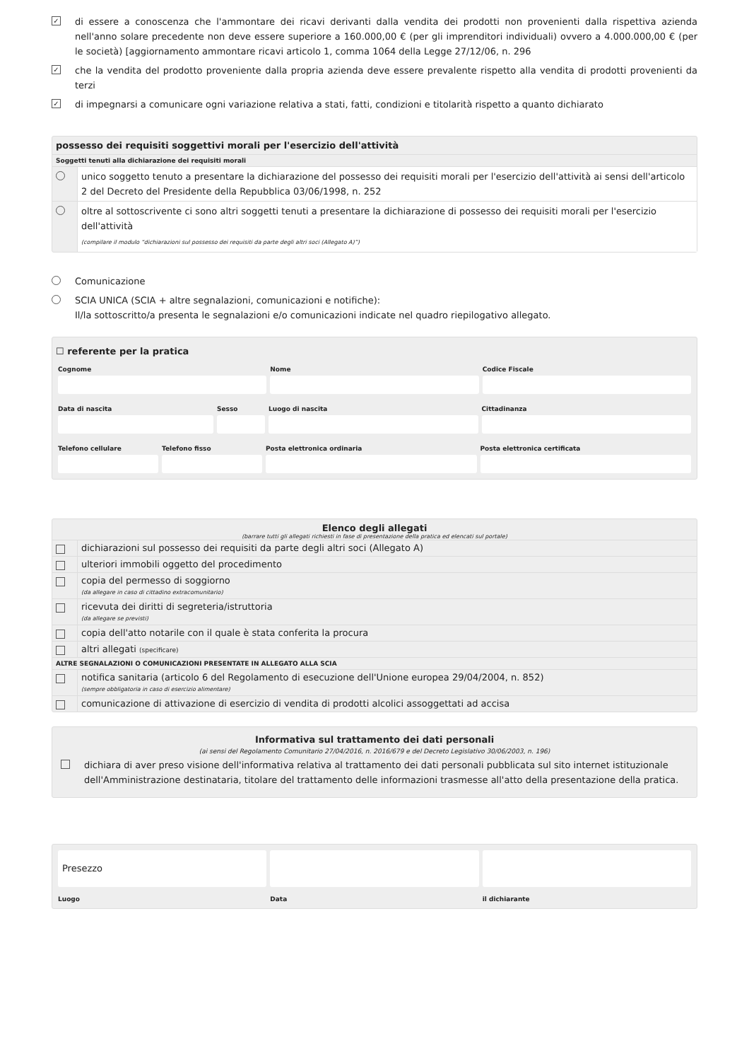✓
di essere a conoscenza che l'ammontare dei ricavi derivanti dalla vendita dei prodotti non provenienti dalla rispettiva azienda nell'anno solare precedente non deve essere superiore a 160.000,00 € (per gli imprenditori individuali) ovvero a 4.000.000,00 € (per le società) [aggiornamento ammontare ricavi articolo 1, comma 1064 della Legge 27/12/06, n. 296
✓
che la vendita del prodotto proveniente dalla propria azienda deve essere prevalente rispetto alla vendita di prodotti provenienti da terzi
✓
di impegnarsi a comunicare ogni variazione relativa a stati, fatti, condizioni e titolarità rispetto a quanto dichiarato
possesso dei requisiti soggettivi morali per l'esercizio dell'attività
| Soggetti tenuti alla dichiarazione dei requisiti morali | |
| | unico soggetto tenuto a presentare la dichiarazione del possesso dei requisiti morali per l'esercizio dell'attività ai sensi dell'articolo 2 del Decreto del Presidente della Repubblica 03/06/1998, n. 252 |
| | oltre al sottoscrivente ci sono altri soggetti tenuti a presentare la dichiarazione di possesso dei requisiti morali per l'esercizio dell'attività (compilare il modulo “dichiarazioni sul possesso dei requisiti da parte degli altri soci (Allegato A)”) |
Comunicazione
SCIA UNICA (SCIA + altre segnalazioni, comunicazioni e notifiche):
Il/la sottoscritto/a presenta le segnalazioni e/o comunicazioni indicate nel quadro riepilogativo allegato.
☐ referente per la pratica
Cognome
Nome
Codice Fiscale
Data di nascita
Sesso
Luogo di nascita
Cittadinanza
Telefono cellulare
Telefono fisso
Posta elettronica ordinaria
Posta elettronica certificata
Elenco degli allegati
(barrare tutti gli allegati richiesti in fase di presentazione della pratica ed elencati sul portale)
| | dichiarazioni sul possesso dei requisiti da parte degli altri soci (Allegato A) |
| | ulteriori immobili oggetto del procedimento |
| | copia del permesso di soggiorno (da allegare in caso di cittadino extracomunitario) |
| | ricevuta dei diritti di segreteria/istruttoria (da allegare se previsti) |
| | copia dell'atto notarile con il quale è stata conferita la procura |
| | altri allegati (specificare) |
| ALTRE SEGNALAZIONI O COMUNICAZIONI PRESENTATE IN ALLEGATO ALLA SCIA | |
| | notifica sanitaria (articolo 6 del Regolamento di esecuzione dell'Unione europea 29/04/2004, n. 852) (sempre obbligatoria in caso di esercizio alimentare) |
| | comunicazione di attivazione di esercizio di vendita di prodotti alcolici assoggettati ad accisa |
Informativa sul trattamento dei dati personali
(ai sensi del Regolamento Comunitario 27/04/2016, n. 2016/679 e del Decreto Legislativo 30/06/2003, n. 196)
dichiara di aver preso visione dell'informativa relativa al trattamento dei dati personali pubblicata sul sito internet istituzionale dell'Amministrazione destinataria, titolare del trattamento delle informazioni trasmesse all'atto della presentazione della pratica.
Presezzo
Luogo
Data
il dichiarante